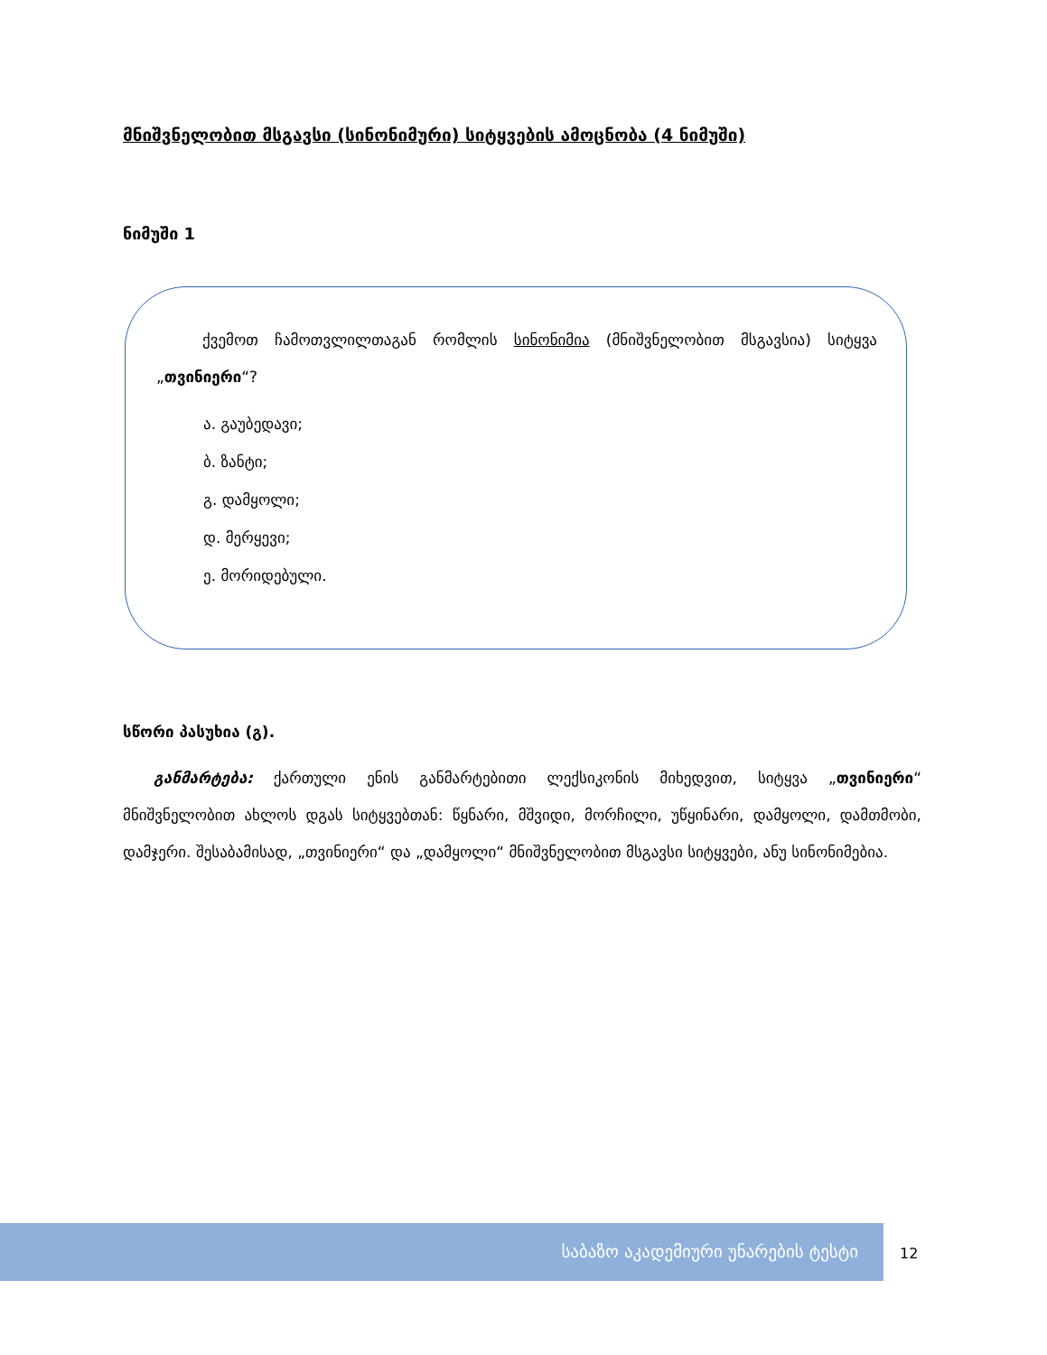მნიშვნელობით მსგავსი (სინონიმური) სიტყვების ამოცნობა (4 ნიმუში)
ნიმუში 1
   ქვემოთ ჩამოთვლილთაგან რომლის სინონიმია (მნიშვნელობით მსგავსია) სიტყვა „თვინიერი“?
ა. გაუბედავი;
ბ. ზანტი;
გ. დამყოლი;
დ. მერყევი;
ე. მორიდებული.
სწორი პასუხია (გ).
  განმარტება: ქართული ენის განმარტებითი ლექსიკონის მიხედვით, სიტყვა „თვინიერი“ მნიშვნელობით ახლოს დგას სიტყვებთან: წყნარი, მშვიდი, მორჩილი, უწყინარი, დამყოლი, დამთმობი, დამჯერი. შესაბამისად, „თვინიერი“ და „დამყოლი“ მნიშვნელობით მსგავსი სიტყვები, ანუ სინონიმებია.
საბაზო აკადემიური უნარების ტესტი
12